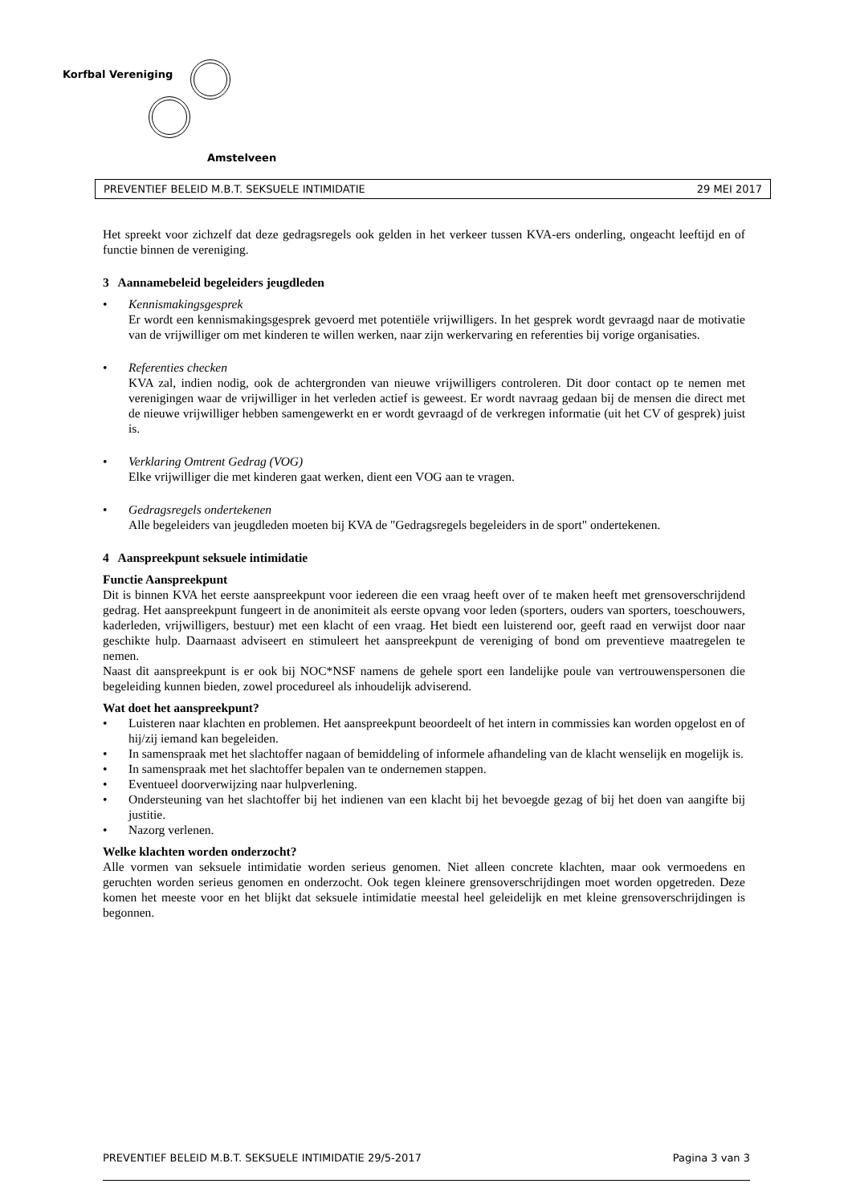Korfbal Vereniging
Amstelveen
PREVENTIEF BELEID M.B.T. SEKSUELE INTIMIDATIE 29 MEI 2017
Het spreekt voor zichzelf dat deze gedragsregels ook gelden in het verkeer tussen KVA-ers onderling, ongeacht leeftijd en of functie binnen de vereniging.
3 Aannamebeleid begeleiders jeugdleden
• Kennismakingsgesprek
Er wordt een kennismakingsgesprek gevoerd met potentiële vrijwilligers. In het gesprek wordt gevraagd naar de motivatie van de vrijwilliger om met kinderen te willen werken, naar zijn werkervaring en referenties bij vorige organisaties.
• Referenties checken
KVA zal, indien nodig, ook de achtergronden van nieuwe vrijwilligers controleren. Dit door contact op te nemen met verenigingen waar de vrijwilliger in het verleden actief is geweest. Er wordt navraag gedaan bij de mensen die direct met de nieuwe vrijwilliger hebben samengewerkt en er wordt gevraagd of de verkregen informatie (uit het CV of gesprek) juist is.
• Verklaring Omtrent Gedrag (VOG)
Elke vrijwilliger die met kinderen gaat werken, dient een VOG aan te vragen.
• Gedragsregels ondertekenen
Alle begeleiders van jeugdleden moeten bij KVA de "Gedragsregels begeleiders in de sport" ondertekenen.
4 Aanspreekpunt seksuele intimidatie
Functie Aanspreekpunt
Dit is binnen KVA het eerste aanspreekpunt voor iedereen die een vraag heeft over of te maken heeft met grensoverschrijdend gedrag. Het aanspreekpunt fungeert in de anonimiteit als eerste opvang voor leden (sporters, ouders van sporters, toeschouwers, kaderleden, vrijwilligers, bestuur) met een klacht of een vraag. Het biedt een luisterend oor, geeft raad en verwijst door naar geschikte hulp. Daarnaast adviseert en stimuleert het aanspreekpunt de vereniging of bond om preventieve maatregelen te nemen.
Naast dit aanspreekpunt is er ook bij NOC*NSF namens de gehele sport een landelijke poule van vertrouwenspersonen die begeleiding kunnen bieden, zowel procedureel als inhoudelijk adviserend.
Wat doet het aanspreekpunt?
• Luisteren naar klachten en problemen. Het aanspreekpunt beoordeelt of het intern in commissies kan worden opgelost en of hij/zij iemand kan begeleiden.
• In samenspraak met het slachtoffer nagaan of bemiddeling of informele afhandeling van de klacht wenselijk en mogelijk is.
• In samenspraak met het slachtoffer bepalen van te ondernemen stappen.
• Eventueel doorverwijzing naar hulpverlening.
• Ondersteuning van het slachtoffer bij het indienen van een klacht bij het bevoegde gezag of bij het doen van aangifte bij justitie.
• Nazorg verlenen.
Welke klachten worden onderzocht?
Alle vormen van seksuele intimidatie worden serieus genomen. Niet alleen concrete klachten, maar ook vermoedens en geruchten worden serieus genomen en onderzocht. Ook tegen kleinere grensoverschrijdingen moet worden opgetreden. Deze komen het meeste voor en het blijkt dat seksuele intimidatie meestal heel geleidelijk en met kleine grensoverschrijdingen is begonnen.
PREVENTIEF BELEID M.B.T. SEKSUELE INTIMIDATIE 29/5-2017 Pagina 3 van 3